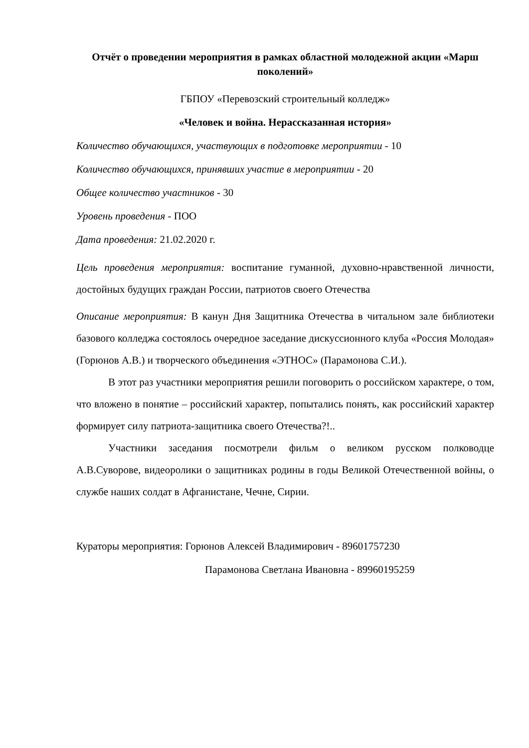Отчёт о проведении мероприятия в рамках областной молодежной акции «Марш поколений»
ГБПОУ «Перевозский строительный колледж»
«Человек и война. Нерассказанная история»
Количество обучающихся, участвующих в подготовке мероприятии - 10
Количество обучающихся, принявших участие в мероприятии - 20
Общее количество участников - 30
Уровень проведения - ПОО
Дата проведения: 21.02.2020 г.
Цель проведения мероприятия: воспитание гуманной, духовно-нравственной личности, достойных будущих граждан России, патриотов своего Отечества
Описание мероприятия: В канун Дня Защитника Отечества в читальном зале библиотеки базового колледжа состоялось очередное заседание дискуссионного клуба «Россия Молодая» (Горюнов А.В.) и творческого объединения «ЭТНОС» (Парамонова С.И.).
В этот раз участники мероприятия решили поговорить о российском характере, о том, что вложено в понятие – российский характер, попытались понять, как российский характер формирует силу патриота-защитника своего Отечества?!..
Участники заседания посмотрели фильм о великом русском полководце А.В.Суворове, видеоролики о защитниках родины в годы Великой Отечественной войны, о службе наших солдат в Афганистане, Чечне, Сирии.
Кураторы мероприятия: Горюнов Алексей Владимирович - 89601757230
Парамонова Светлана Ивановна - 89960195259